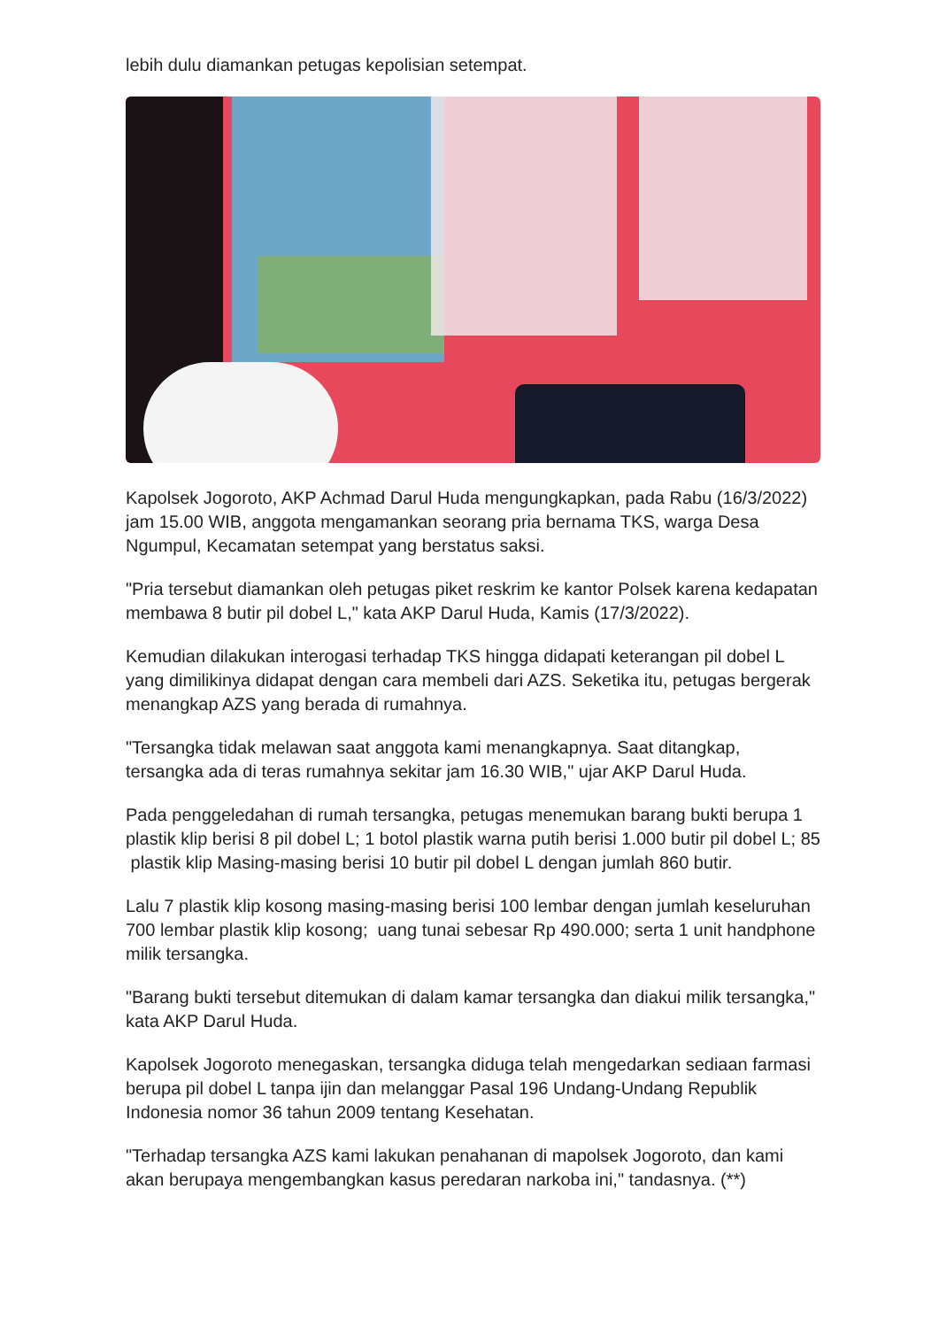lebih dulu diamankan petugas kepolisian setempat.
Kapolsek Jogoroto, AKP Achmad Darul Huda mengungkapkan, pada Rabu (16/3/2022) jam 15.00 WIB, anggota mengamankan seorang pria bernama TKS, warga Desa Ngumpul, Kecamatan setempat yang berstatus saksi.
"Pria tersebut diamankan oleh petugas piket reskrim ke kantor Polsek karena kedapatan membawa 8 butir pil dobel L," kata AKP Darul Huda, Kamis (17/3/2022).
Kemudian dilakukan interogasi terhadap TKS hingga didapati keterangan pil dobel L yang dimilikinya didapat dengan cara membeli dari AZS. Seketika itu, petugas bergerak menangkap AZS yang berada di rumahnya.
"Tersangka tidak melawan saat anggota kami menangkapnya. Saat ditangkap, tersangka ada di teras rumahnya sekitar jam 16.30 WIB," ujar AKP Darul Huda.
Pada penggeledahan di rumah tersangka, petugas menemukan barang bukti berupa 1 plastik klip berisi 8 pil dobel L; 1 botol plastik warna putih berisi 1.000 butir pil dobel L; 85 plastik klip Masing-masing berisi 10 butir pil dobel L dengan jumlah 860 butir.
Lalu 7 plastik klip kosong masing-masing berisi 100 lembar dengan jumlah keseluruhan 700 lembar plastik klip kosong; uang tunai sebesar Rp 490.000; serta 1 unit handphone milik tersangka.
"Barang bukti tersebut ditemukan di dalam kamar tersangka dan diakui milik tersangka," kata AKP Darul Huda.
Kapolsek Jogoroto menegaskan, tersangka diduga telah mengedarkan sediaan farmasi berupa pil dobel L tanpa ijin dan melanggar Pasal 196 Undang-Undang Republik Indonesia nomor 36 tahun 2009 tentang Kesehatan.
"Terhadap tersangka AZS kami lakukan penahanan di mapolsek Jogoroto, dan kami akan berupaya mengembangkan kasus peredaran narkoba ini," tandasnya. (**)